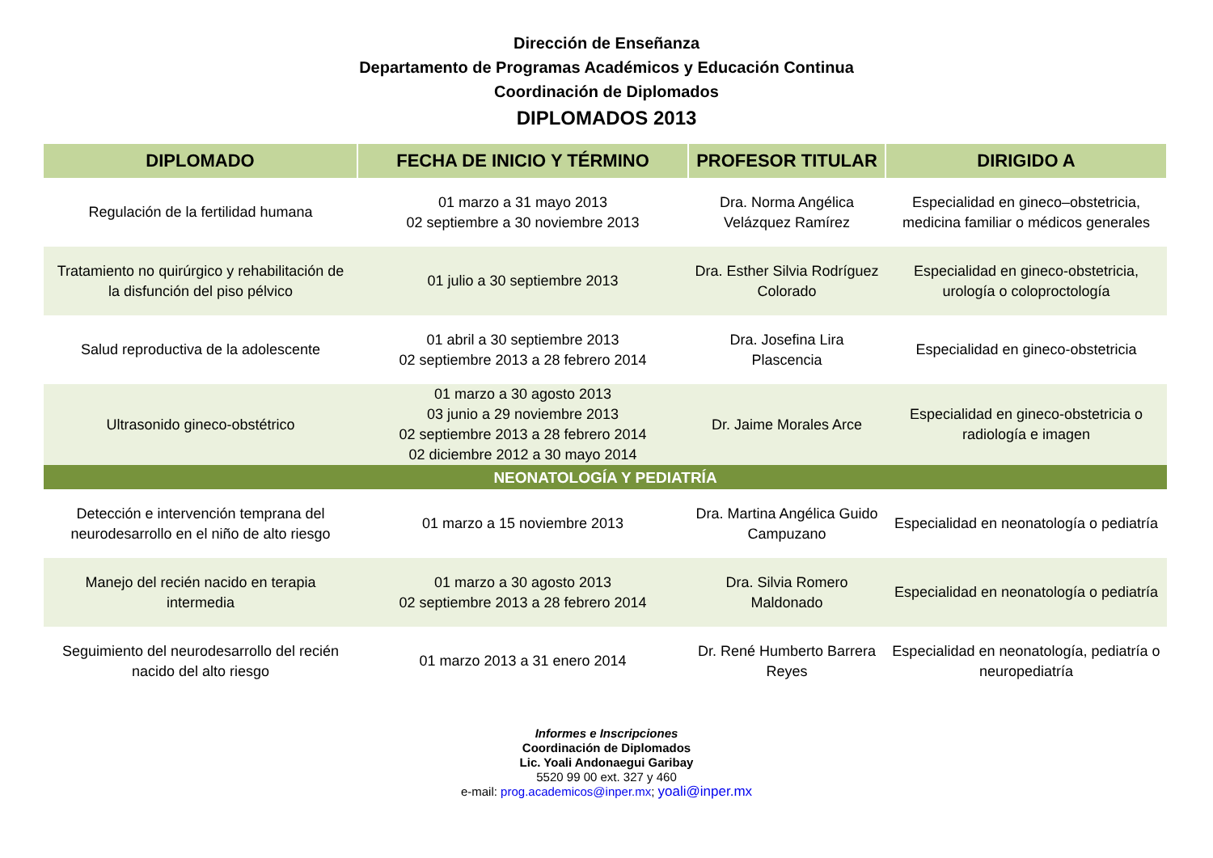Dirección de Enseñanza
Departamento de Programas Académicos y Educación Continua
Coordinación de Diplomados
DIPLOMADOS 2013
| DIPLOMADO | FECHA DE INICIO Y TÉRMINO | PROFESOR TITULAR | DIRIGIDO A |
| --- | --- | --- | --- |
| Regulación de la fertilidad humana | 01 marzo a 31 mayo 2013 02 septiembre a 30 noviembre 2013 | Dra. Norma Angélica Velázquez Ramírez | Especialidad en gineco–obstetricia, medicina familiar o médicos generales |
| Tratamiento no quirúrgico y rehabilitación de la disfunción del piso pélvico | 01 julio a 30 septiembre 2013 | Dra. Esther Silvia Rodríguez Colorado | Especialidad en gineco-obstetricia, urología o coloproctología |
| Salud reproductiva de la adolescente | 01 abril a 30 septiembre 2013 02 septiembre 2013 a 28 febrero 2014 | Dra. Josefina Lira Plascencia | Especialidad en gineco-obstetricia |
| Ultrasonido gineco-obstétrico | 01 marzo a 30 agosto 2013 03 junio a 29 noviembre 2013 02 septiembre 2013 a 28 febrero 2014 02 diciembre 2012 a 30 mayo 2014 | Dr. Jaime Morales Arce | Especialidad en gineco-obstetricia o radiología e imagen |
| NEONATOLOGÍA Y PEDIATRÍA | | | |
| Detección e intervención temprana del neurodesarrollo en el niño de alto riesgo | 01 marzo a 15 noviembre 2013 | Dra. Martina Angélica Guido Campuzano | Especialidad en neonatología o pediatría |
| Manejo del recién nacido en terapia intermedia | 01 marzo a 30 agosto 2013 02 septiembre 2013 a 28 febrero 2014 | Dra. Silvia Romero Maldonado | Especialidad en neonatología o pediatría |
| Seguimiento del neurodesarrollo del recién nacido del alto riesgo | 01 marzo 2013 a 31 enero 2014 | Dr. René Humberto Barrera Reyes | Especialidad en neonatología, pediatría o neuropediatría |
Informes e Inscripciones
Coordinación de Diplomados
Lic. Yoali Andonaegui Garibay
5520 99 00 ext. 327 y 460
e-mail: prog.academicos@inper.mx; yoali@inper.mx